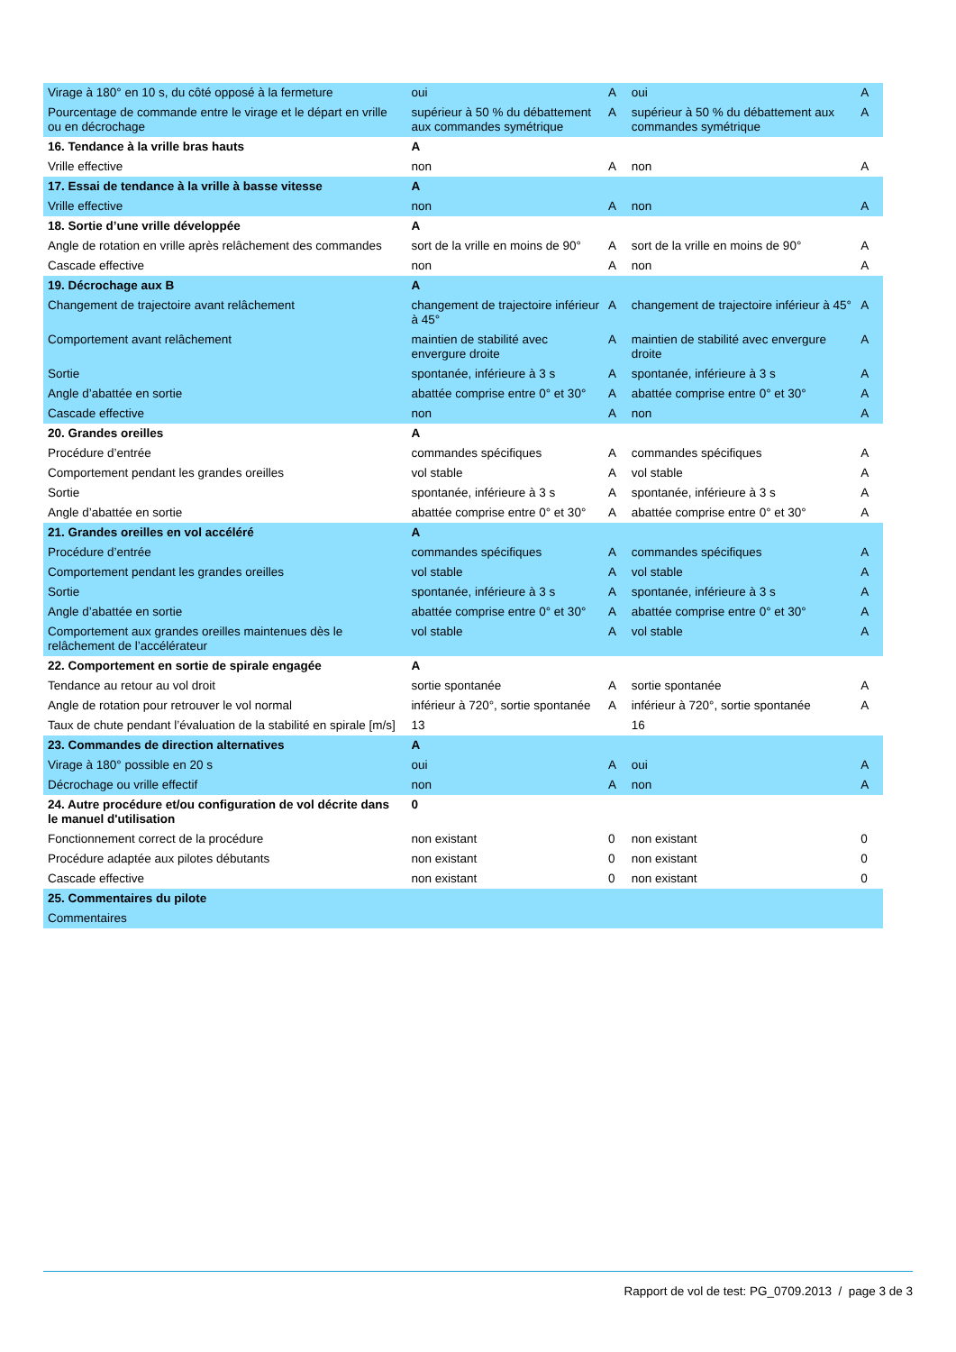| Virage à 180° en 10 s, du côté opposé à la fermeture | oui | A | oui | A |
| Pourcentage de commande entre le virage et le départ en vrille ou en décrochage | supérieur à 50 % du débattement aux commandes symétrique | A | supérieur à 50 % du débattement aux commandes symétrique | A |
| 16. Tendance à la vrille bras hauts | A | | | |
| Vrille effective | non | A | non | A |
| 17. Essai de tendance à la vrille à basse vitesse | A | | | |
| Vrille effective | non | A | non | A |
| 18. Sortie d’une vrille développée | A | | | |
| Angle de rotation en vrille après relâchement des commandes | sort de la vrille en moins de 90° | A | sort de la vrille en moins de 90° | A |
| Cascade effective | non | A | non | A |
| 19. Décrochage aux B | A | | | |
| Changement de trajectoire avant relâchement | changement de trajectoire inférieur à 45° | A | changement de trajectoire inférieur à 45° | A |
| Comportement avant relâchement | maintien de stabilité avec envergure droite | A | maintien de stabilité avec envergure droite | A |
| Sortie | spontanée, inférieure à 3 s | A | spontanée, inférieure à 3 s | A |
| Angle d’abattée en sortie | abattée comprise entre 0° et 30° | A | abattée comprise entre 0° et 30° | A |
| Cascade effective | non | A | non | A |
| 20. Grandes oreilles | A | | | |
| Procédure d’entrée | commandes spécifiques | A | commandes spécifiques | A |
| Comportement pendant les grandes oreilles | vol stable | A | vol stable | A |
| Sortie | spontanée, inférieure à 3 s | A | spontanée, inférieure à 3 s | A |
| Angle d’abattée en sortie | abattée comprise entre 0° et 30° | A | abattée comprise entre 0° et 30° | A |
| 21. Grandes oreilles en vol accéléré | A | | | |
| Procédure d’entrée | commandes spécifiques | A | commandes spécifiques | A |
| Comportement pendant les grandes oreilles | vol stable | A | vol stable | A |
| Sortie | spontanée, inférieure à 3 s | A | spontanée, inférieure à 3 s | A |
| Angle d’abattée en sortie | abattée comprise entre 0° et 30° | A | abattée comprise entre 0° et 30° | A |
| Comportement aux grandes oreilles maintenues dès le relâchement de l’accélérateur | vol stable | A | vol stable | A |
| 22. Comportement en sortie de spirale engagée | A | | | |
| Tendance au retour au vol droit | sortie spontanée | A | sortie spontanée | A |
| Angle de rotation pour retrouver le vol normal | inférieur à 720°, sortie spontanée | A | inférieur à 720°, sortie spontanée | A |
| Taux de chute pendant l’évaluation de la stabilité en spirale [m/s] | 13 | | 16 | |
| 23. Commandes de direction alternatives | A | | | |
| Virage à 180° possible en 20 s | oui | A | oui | A |
| Décrochage ou vrille effectif | non | A | non | A |
| 24. Autre procédure et/ou configuration de vol décrite dans le manuel d'utilisation | 0 | | | |
| Fonctionnement correct de la procédure | non existant | 0 | non existant | 0 |
| Procédure adaptée aux pilotes débutants | non existant | 0 | non existant | 0 |
| Cascade effective | non existant | 0 | non existant | 0 |
| 25. Commentaires du pilote | | | | |
| Commentaires | | | | |
Rapport de vol de test: PG_0709.2013 / page 3 de 3